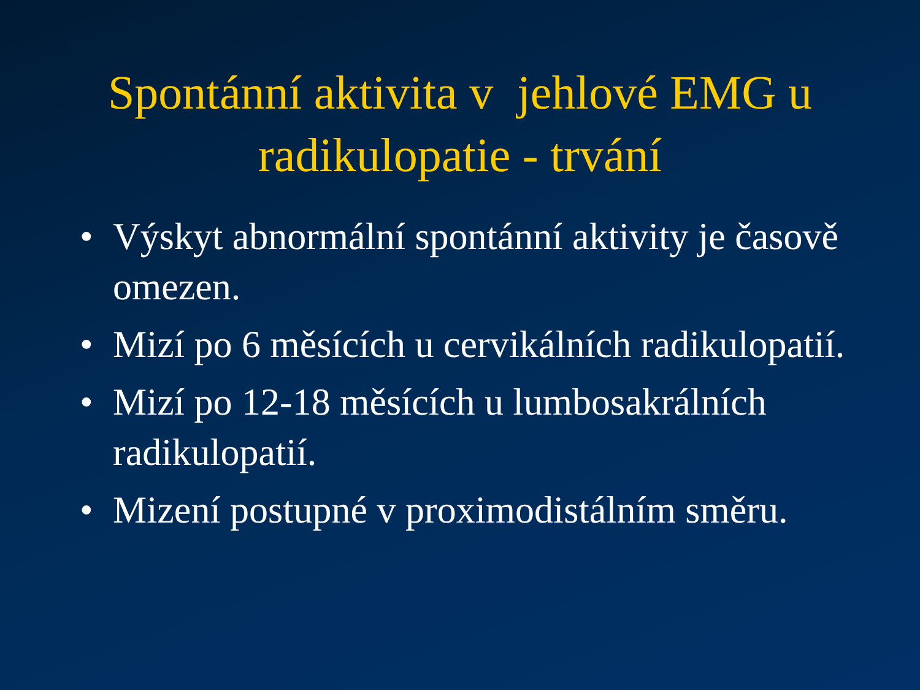Spontánní aktivita v jehlové EMG u
radikulopatie - trvání
• Výskyt abnormální spontánní aktivity je časově omezen.
• Mizí po 6 měsících u cervikálních radikulopatií.
• Mizí po 12-18 měsících u lumbosakrálních radikulopatií.
• Mizení postupné v proximodistálním směru.